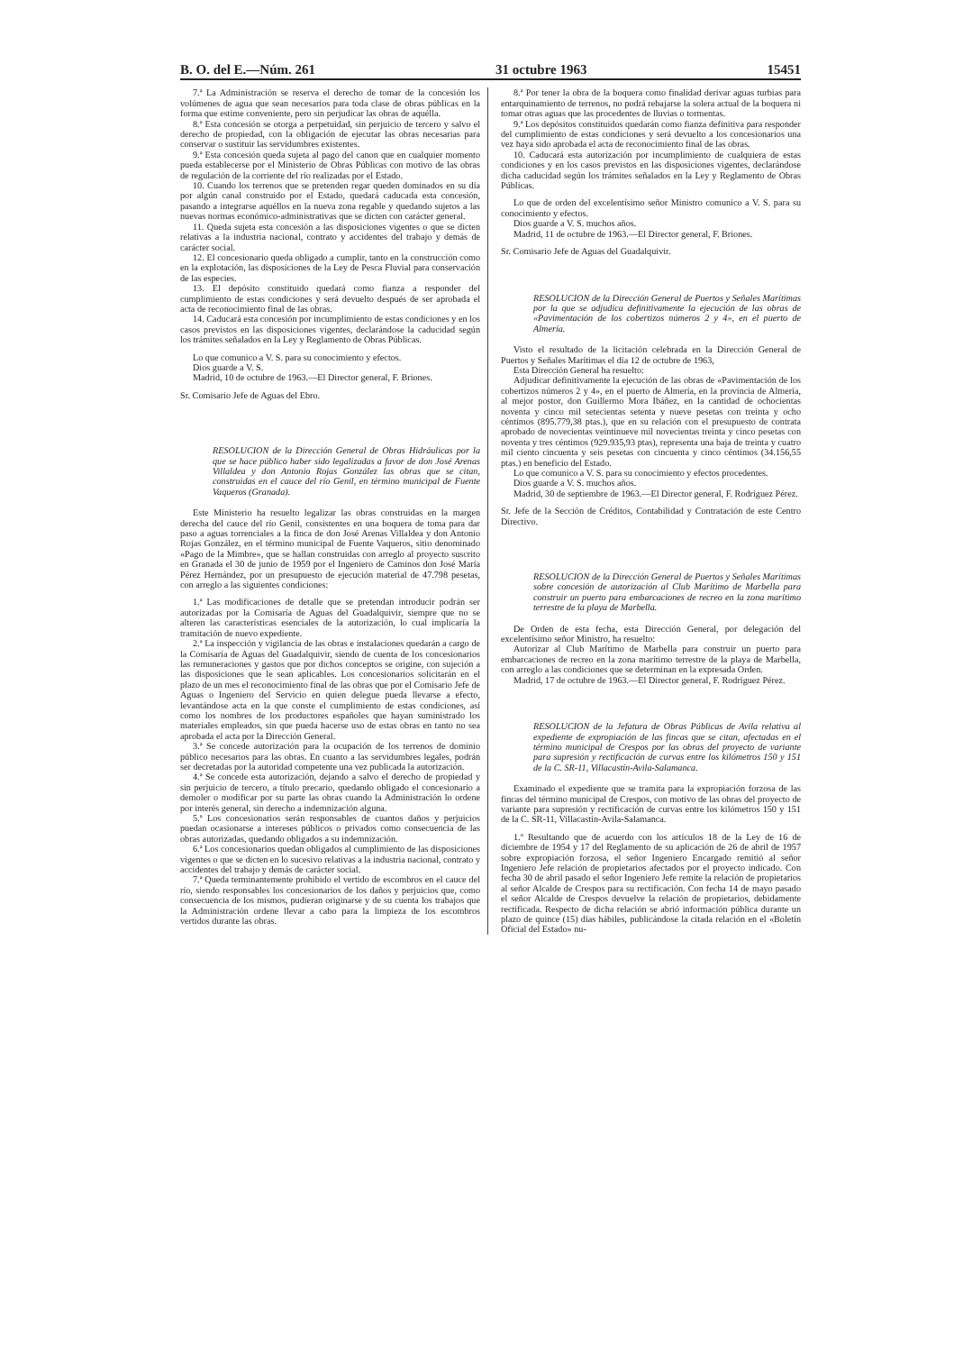B. O. del E.—Núm. 261 31 octubre 1963 15451
7.ª La Administración se reserva el derecho de tomar de la concesión los volúmenes de agua que sean necesarios para toda clase de obras públicas en la forma que estime conveniente, pero sin perjudicar las obras de aquélla.
8.ª Esta concesión se otorga a perpetuidad, sin perjuicio de tercero y salvo el derecho de propiedad, con la obligación de ejecutar las obras necesarias para conservar o sustituir las servidumbres existentes.
9.ª Esta concesión queda sujeta al pago del canon que en cualquier momento pueda establecerse por el Ministerio de Obras Públicas con motivo de las obras de regulación de la corriente del río realizadas por el Estado.
10. Cuando los terrenos que se pretenden regar queden dominados en su día por algún canal construido por el Estado, quedará caducada esta concesión, pasando a integrarse aquéllos en la nueva zona regable y quedando sujetos a las nuevas normas económico-administrativas que se dicten con carácter general.
11. Queda sujeta esta concesión a las disposiciones vigentes o que se dicten relativas a la industria nacional, contrato y accidentes del trabajo y demás de carácter social.
12. El concesionario queda obligado a cumplir, tanto en la construcción como en la explotación, las disposiciones de la Ley de Pesca Fluvial para conservación de las especies.
13. El depósito constituido quedará como fianza a responder del cumplimiento de estas condiciones y será devuelto después de ser aprobada el acta de reconocimiento final de las obras.
14. Caducará esta concesión por incumplimiento de estas condiciones y en los casos previstos en las disposiciones vigentes, declarándose la caducidad según los trámites señalados en la Ley y Reglamento de Obras Públicas.
Lo que comunico a V. S. para su conocimiento y efectos.
Dios guarde a V. S.
Madrid, 10 de octubre de 1963.—El Director general, F. Briones.
Sr. Comisario Jefe de Aguas del Ebro.
RESOLUCION de la Dirección General de Obras Hidráulicas por la que se hace público haber sido legalizadas a favor de don José Arenas Villaldea y don Antonio Rojas González las obras que se citan, construidas en el cauce del río Genil, en término municipal de Fuente Vaqueros (Granada).
Este Ministerio ha resuelto legalizar las obras construidas en la margen derecha del cauce del río Genil, consistentes en una boquera de toma para dar paso a aguas torrenciales a la finca de don José Arenas Villaldea y don Antonio Rojas González, en el término municipal de Fuente Vaqueros, sitio denominado «Pago de la Mimbre», que se hallan construidas con arreglo al proyecto suscrito en Granada el 30 de junio de 1959 por el Ingeniero de Caminos don José María Pérez Hernández, por un presupuesto de ejecución material de 47.798 pesetas, con arreglo a las siguientes condiciones:
1.ª Las modificaciones de detalle que se pretendan introducir podrán ser autorizadas por la Comisaría de Aguas del Guadalquivir, siempre que no se alteren las características esenciales de la autorización, lo cual implicaría la tramitación de nuevo expediente.
2.ª La inspección y vigilancia de las obras e instalaciones quedarán a cargo de la Comisaría de Aguas del Guadalquivir, siendo de cuenta de los concesionarios las remuneraciones y gastos que por dichos conceptos se origine, con sujeción a las disposiciones que le sean aplicables. Los concesionarios solicitarán en el plazo de un mes el reconocimiento final de las obras que por el Comisario Jefe de Aguas o Ingeniero del Servicio en quien delegue pueda llevarse a efecto, levantándose acta en la que conste el cumplimiento de estas condiciones, así como los nombres de los productores españoles que hayan suministrado los materiales empleados, sin que pueda hacerse uso de estas obras en tanto no sea aprobada el acta por la Dirección General.
3.ª Se concede autorización para la ocupación de los terrenos de dominio público necesarios para las obras. En cuanto a las servidumbres legales, podrán ser decretadas por la autoridad competente una vez publicada la autorización.
4.ª Se concede esta autorización, dejando a salvo el derecho de propiedad y sin perjuicio de tercero, a título precario, quedando obligado el concesionario a demoler o modificar por su parte las obras cuando la Administración lo ordene por interés general, sin derecho a indemnización alguna.
5.ª Los concesionarios serán responsables de cuantos daños y perjuicios puedan ocasionarse a intereses públicos o privados como consecuencia de las obras autorizadas, quedando obligados a su indemnización.
6.ª Los concesionarios quedan obligados al cumplimiento de las disposiciones vigentes o que se dicten en lo sucesivo relativas a la industria nacional, contrato y accidentes del trabajo y demás de carácter social.
7.ª Queda terminantemente prohibido el vertido de escombros en el cauce del río, siendo responsables los concesionarios de los daños y perjuicios que, como consecuencia de los mismos, pudieran originarse y de su cuenta los trabajos que la Administración ordene llevar a cabo para la limpieza de los escombros vertidos durante las obras.
8.ª Por tener la obra de la boquera como finalidad derivar aguas turbias para entarquinamiento de terrenos, no podrá rebajarse la solera actual de la boquera ni tomar otras aguas que las procedentes de lluvias o tormentas.
9.ª Los depósitos constituidos quedarán como fianza definitiva para responder del cumplimiento de estas condiciones y será devuelto a los concesionarios una vez haya sido aprobada el acta de reconocimiento final de las obras.
10. Caducará esta autorización por incumplimiento de cualquiera de estas condiciones y en los casos previstos en las disposiciones vigentes, declarándose dicha caducidad según los trámites señalados en la Ley y Reglamento de Obras Públicas.
Lo que de orden del excelentísimo señor Ministro comunico a V. S. para su conocimiento y efectos.
Dios guarde a V. S. muchos años.
Madrid, 11 de octubre de 1963.—El Director general, F. Briones.
Sr. Comisario Jefe de Aguas del Guadalquivir.
RESOLUCION de la Dirección General de Puertos y Señales Marítimas por la que se adjudica definitivamente la ejecución de las obras de «Pavimentación de los cobertizos números 2 y 4», en el puerto de Almería.
Visto el resultado de la licitación celebrada en la Dirección General de Puertos y Señales Marítimas el día 12 de octubre de 1963,
Esta Dirección General ha resuelto:
Adjudicar definitivamente la ejecución de las obras de «Pavimentación de los cobertizos números 2 y 4», en el puerto de Almería, en la provincia de Almería, al mejor postor, don Guillermo Mora Ibáñez, en la cantidad de ochocientas noventa y cinco mil setecientas setenta y nueve pesetas con treinta y ocho céntimos (895.779,38 ptas.), que en su relación con el presupuesto de contrata aprobado de novecientas veintinueve mil novecientas treinta y cinco pesetas con noventa y tres céntimos (929.935,93 ptas), representa una baja de treinta y cuatro mil ciento cincuenta y seis pesetas con cincuenta y cinco céntimos (34.156,55 ptas.) en beneficio del Estado.
Lo que comunico a V. S. para su conocimiento y efectos procedentes.
Dios guarde a V. S. muchos años.
Madrid, 30 de septiembre de 1963.—El Director general, F. Rodríguez Pérez.
Sr. Jefe de la Sección de Créditos, Contabilidad y Contratación de este Centro Directivo.
RESOLUCION de la Dirección General de Puertos y Señales Marítimas sobre concesión de autorización al Club Marítimo de Marbella para construir un puerto para embarcaciones de recreo en la zona marítimo terrestre de la playa de Marbella.
De Orden de esta fecha, esta Dirección General, por delegación del excelentísimo señor Ministro, ha resuelto:
Autorizar al Club Marítimo de Marbella para construir un puerto para embarcaciones de recreo en la zona marítimo terrestre de la playa de Marbella, con arreglo a las condiciones que se determinan en la expresada Orden.
Madrid, 17 de octubre de 1963.—El Director general, F. Rodríguez Pérez.
RESOLUCION de la Jefatura de Obras Públicas de Avila relativa al expediente de expropiación de las fincas que se citan, afectadas en el término municipal de Crespos por las obras del proyecto de variante para supresión y rectificación de curvas entre los kilómetros 150 y 151 de la C. SR-11, Villacastín-Avila-Salamanca.
Examinado el expediente que se tramita para la expropiación forzosa de las fincas del término municipal de Crespos, con motivo de las obras del proyecto de variante para supresión y rectificación de curvas entre los kilómetros 150 y 151 de la C. SR-11, Villacastín-Avila-Salamanca.
1.º Resultando que de acuerdo con los artículos 18 de la Ley de 16 de diciembre de 1954 y 17 del Reglamento de su aplicación de 26 de abril de 1957 sobre expropiación forzosa, el señor Ingeniero Encargado remitió al señor Ingeniero Jefe relación de propietarios afectados por el proyecto indicado. Con fecha 30 de abril pasado el señor Ingeniero Jefe remite la relación de propietarios al señor Alcalde de Crespos para su rectificación. Con fecha 14 de mayo pasado el señor Alcalde de Crespos devuelve la relación de propietarios, debidamente rectificada. Respecto de dicha relación se abrió información pública durante un plazo de quince (15) días hábiles, publicándose la citada relación en el «Boletín Oficial del Estado» nu-